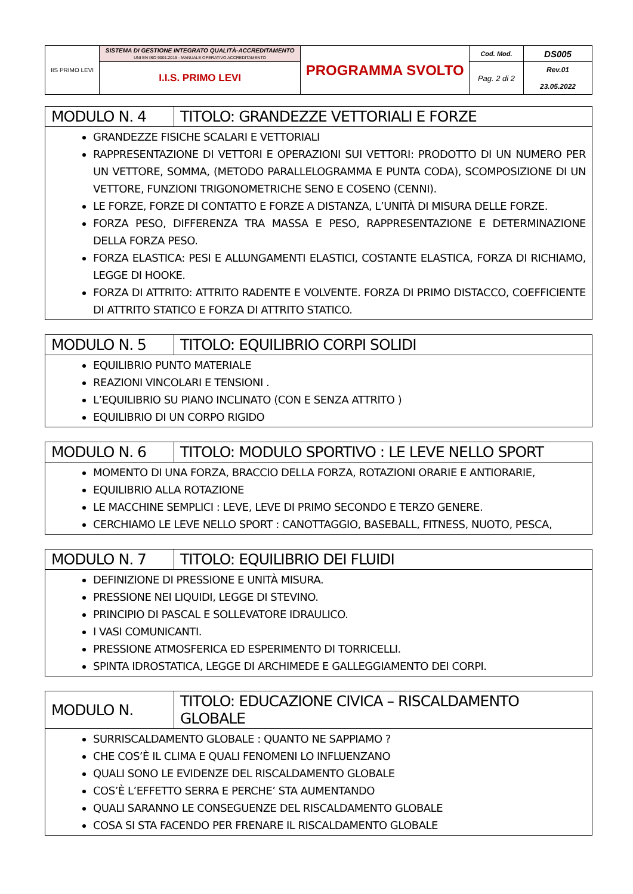| IIS PRIMO LEVI | SISTEMA DI GESTIONE INTEGRATO QUALITÀ-ACCREDITAMENTO UNI EN ISO 9001:2015 - MANUALE OPERATIVO ACCREDITAMENTO | PROGRAMMA SVOLTO | Cod. Mod. | DS005 |
| | I.I.S. PRIMO LEVI | | Pag. 2 di 2 | Rev.01 23.05.2022 |
| MODULO N. 4 | TITOLO: GRANDEZZE VETTORIALI E FORZE |
| GRANDEZZE FISICHE SCALARI E VETTORIALI RAPPRESENTAZIONE DI VETTORI E OPERAZIONI SUI VETTORI: PRODOTTO DI UN NUMERO PER UN VETTORE, SOMMA, (METODO PARALLELOGRAMMA E PUNTA CODA), SCOMPOSIZIONE DI UN VETTORE, FUNZIONI TRIGONOMETRICHE SENO E COSENO (CENNI). LE FORZE, FORZE DI CONTATTO E FORZE A DISTANZA, L’UNITÀ DI MISURA DELLE FORZE. FORZA PESO, DIFFERENZA TRA MASSA E PESO, RAPPRESENTAZIONE E DETERMINAZIONE DELLA FORZA PESO. FORZA ELASTICA: PESI E ALLUNGAMENTI ELASTICI, COSTANTE ELASTICA, FORZA DI RICHIAMO, LEGGE DI HOOKE. FORZA DI ATTRITO: ATTRITO RADENTE E VOLVENTE. FORZA DI PRIMO DISTACCO, COEFFICIENTE DI ATTRITO STATICO E FORZA DI ATTRITO STATICO. | |
| MODULO N. 5 | TITOLO: EQUILIBRIO CORPI SOLIDI |
| EQUILIBRIO PUNTO MATERIALE REAZIONI VINCOLARI E TENSIONI . L’EQUILIBRIO SU PIANO INCLINATO (CON E SENZA ATTRITO ) EQUILIBRIO DI UN CORPO RIGIDO | |
| MODULO N. 6 | TITOLO: MODULO SPORTIVO : LE LEVE NELLO SPORT |
| MOMENTO DI UNA FORZA, BRACCIO DELLA FORZA, ROTAZIONI ORARIE E ANTIORARIE, EQUILIBRIO ALLA ROTAZIONE LE MACCHINE SEMPLICI : LEVE, LEVE DI PRIMO SECONDO E TERZO GENERE. CERCHIAMO LE LEVE NELLO SPORT : CANOTTAGGIO, BASEBALL, FITNESS, NUOTO, PESCA, | |
| MODULO N. 7 | TITOLO: EQUILIBRIO DEI FLUIDI |
| DEFINIZIONE DI PRESSIONE E UNITÀ MISURA. PRESSIONE NEI LIQUIDI, LEGGE DI STEVINO. PRINCIPIO DI PASCAL E SOLLEVATORE IDRAULICO. I VASI COMUNICANTI. PRESSIONE ATMOSFERICA ED ESPERIMENTO DI TORRICELLI. SPINTA IDROSTATICA, LEGGE DI ARCHIMEDE E GALLEGGIAMENTO DEI CORPI. | |
| MODULO N. | TITOLO: EDUCAZIONE CIVICA – RISCALDAMENTO GLOBALE |
| SURRISCALDAMENTO GLOBALE : QUANTO NE SAPPIAMO ? CHE COS’È IL CLIMA E QUALI FENOMENI LO INFLUENZANO QUALI SONO LE EVIDENZE DEL RISCALDAMENTO GLOBALE COS’È L’EFFETTO SERRA E PERCHE’ STA AUMENTANDO QUALI SARANNO LE CONSEGUENZE DEL RISCALDAMENTO GLOBALE COSA SI STA FACENDO PER FRENARE IL RISCALDAMENTO GLOBALE | |